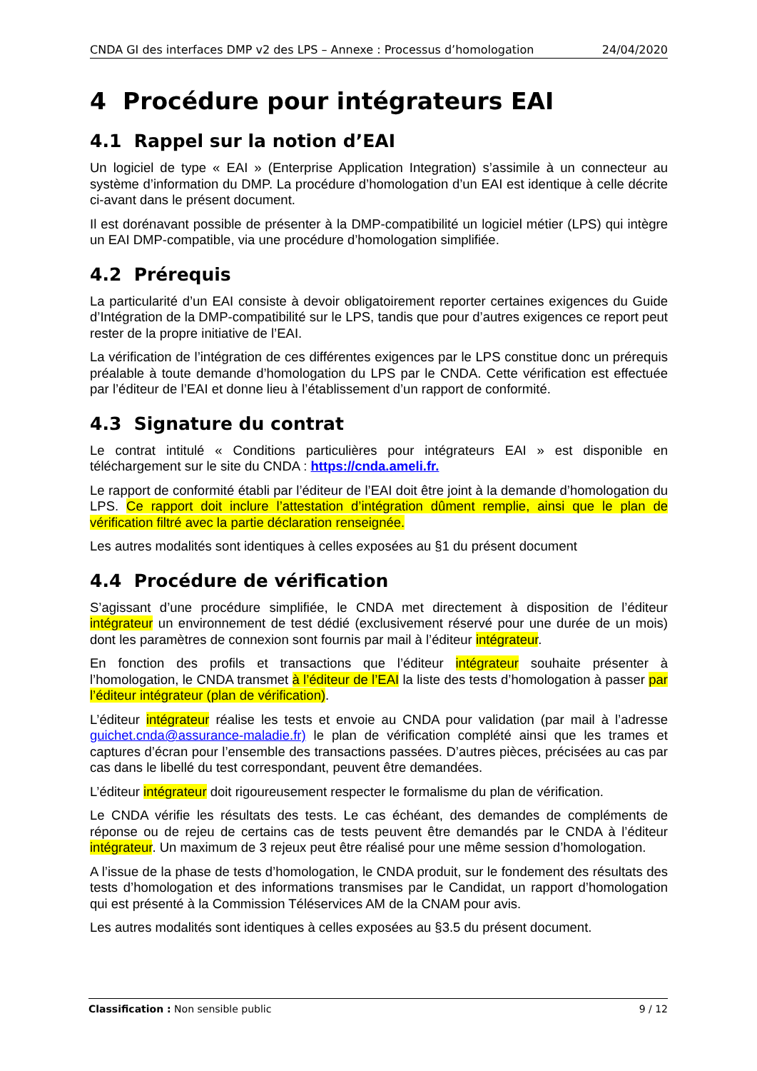CNDA GI des interfaces DMP v2 des LPS – Annexe : Processus d’homologation 24/04/2020
4 Procédure pour intégrateurs EAI
4.1 Rappel sur la notion d’EAI
Un logiciel de type « EAI » (Enterprise Application Integration) s’assimile à un connecteur au système d’information du DMP. La procédure d’homologation d’un EAI est identique à celle décrite ci-avant dans le présent document.
Il est dorénavant possible de présenter à la DMP-compatibilité un logiciel métier (LPS) qui intègre un EAI DMP-compatible, via une procédure d’homologation simplifiée.
4.2 Prérequis
La particularité d’un EAI consiste à devoir obligatoirement reporter certaines exigences du Guide d’Intégration de la DMP-compatibilité sur le LPS, tandis que pour d’autres exigences ce report peut rester de la propre initiative de l’EAI.
La vérification de l’intégration de ces différentes exigences par le LPS constitue donc un prérequis préalable à toute demande d’homologation du LPS par le CNDA. Cette vérification est effectuée par l’éditeur de l’EAI et donne lieu à l’établissement d’un rapport de conformité.
4.3 Signature du contrat
Le contrat intitulé « Conditions particulières pour intégrateurs EAI » est disponible en téléchargement sur le site du CNDA : https://cnda.ameli.fr.
Le rapport de conformité établi par l’éditeur de l’EAI doit être joint à la demande d’homologation du LPS. Ce rapport doit inclure l’attestation d’intégration dûment remplie, ainsi que le plan de vérification filtré avec la partie déclaration renseignée.
Les autres modalités sont identiques à celles exposées au §1 du présent document
4.4 Procédure de vérification
S’agissant d’une procédure simplifiée, le CNDA met directement à disposition de l’éditeur intégrateur un environnement de test dédié (exclusivement réservé pour une durée de un mois) dont les paramètres de connexion sont fournis par mail à l’éditeur intégrateur.
En fonction des profils et transactions que l’éditeur intégrateur souhaite présenter à l’homologation, le CNDA transmet à l’éditeur de l’EAI la liste des tests d’homologation à passer par l’éditeur intégrateur (plan de vérification).
L’éditeur intégrateur réalise les tests et envoie au CNDA pour validation (par mail à l’adresse guichet.cnda@assurance-maladie.fr) le plan de vérification complété ainsi que les trames et captures d’écran pour l’ensemble des transactions passées. D’autres pièces, précisées au cas par cas dans le libellé du test correspondant, peuvent être demandées.
L’éditeur intégrateur doit rigoureusement respecter le formalisme du plan de vérification.
Le CNDA vérifie les résultats des tests. Le cas échéant, des demandes de compléments de réponse ou de rejeu de certains cas de tests peuvent être demandés par le CNDA à l’éditeur intégrateur. Un maximum de 3 rejeux peut être réalisé pour une même session d’homologation.
A l’issue de la phase de tests d’homologation, le CNDA produit, sur le fondement des résultats des tests d’homologation et des informations transmises par le Candidat, un rapport d’homologation qui est présenté à la Commission Téléservices AM de la CNAM pour avis.
Les autres modalités sont identiques à celles exposées au §3.5 du présent document.
Classification : Non sensible public 9 / 12